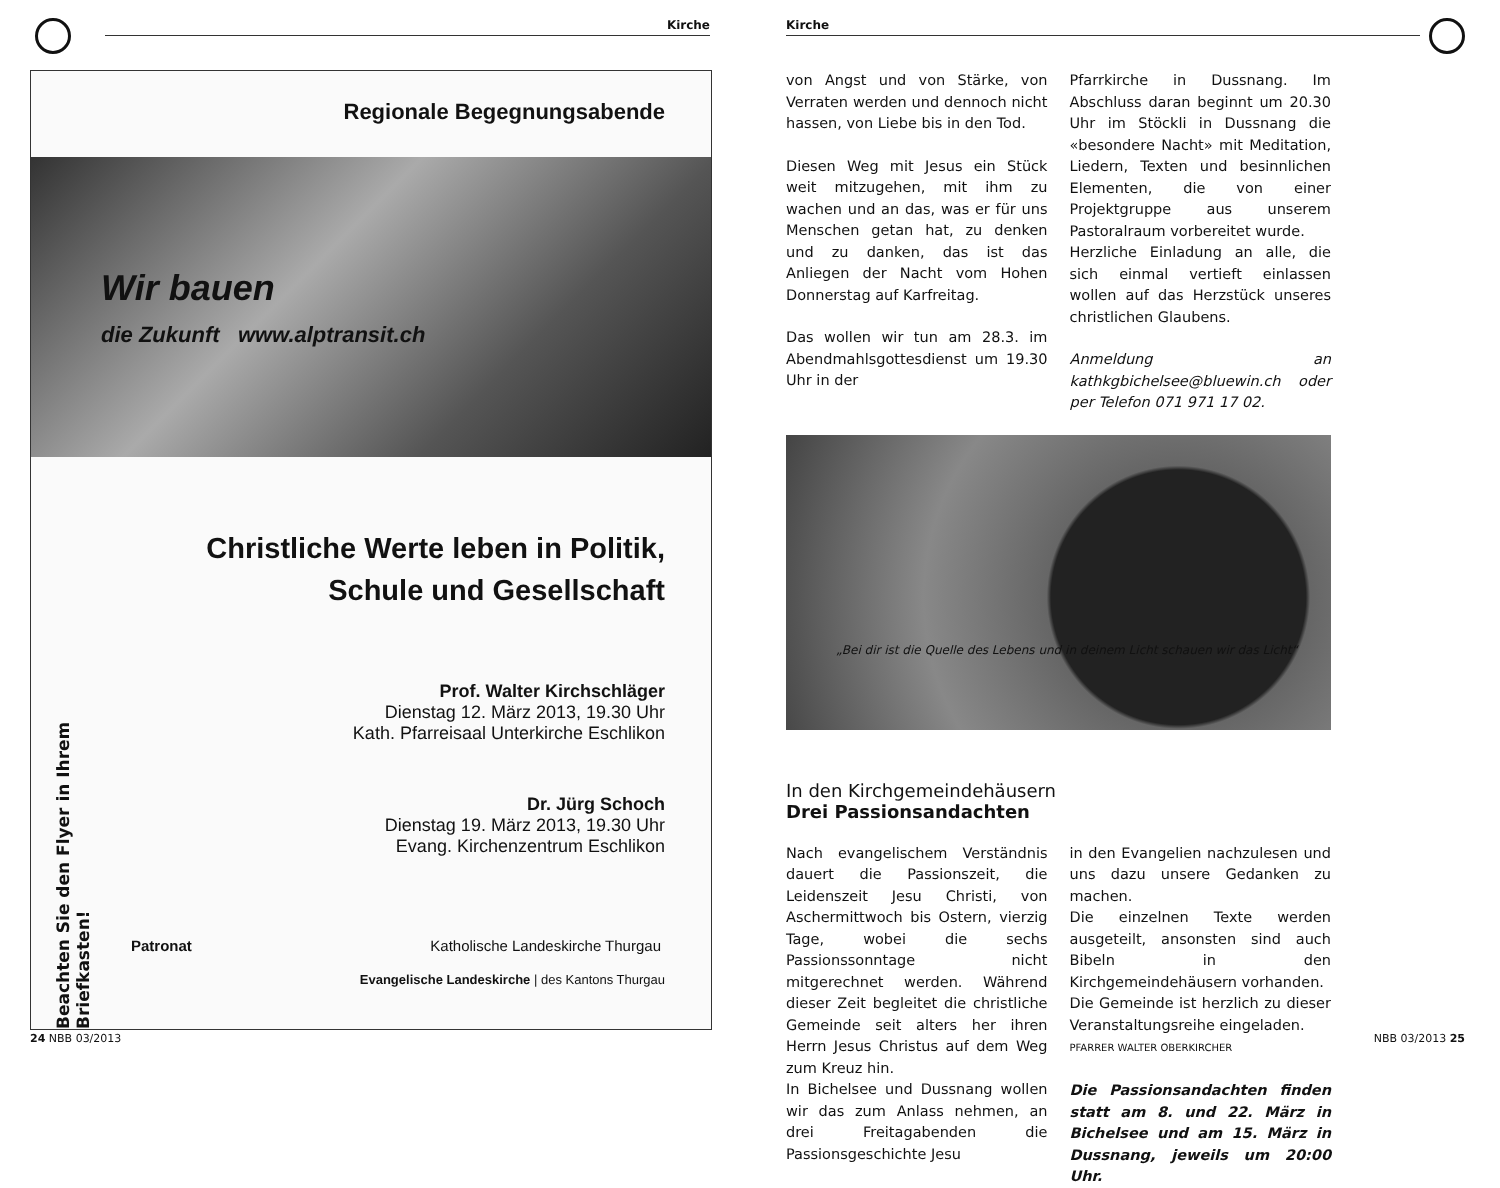Kirche
Beachten Sie den Flyer in Ihrem Briefkasten!
Regionale Begegnungsabende
Wir bauen
die Zukunft www.alptransit.ch
Christliche Werte leben in Politik,
Schule und Gesellschaft
Prof. Walter Kirchschläger
Dienstag 12. März 2013, 19.30 Uhr
Kath. Pfarreisaal Unterkirche Eschlikon
Dr. Jürg Schoch
Dienstag 19. März 2013, 19.30 Uhr
Evang. Kirchenzentrum Eschlikon
Patronat Katholische Landeskirche Thurgau
Evangelische Landeskirche | des Kantons Thurgau
24 NBB 03/2013
Kirche
von Angst und von Stärke, von Verraten werden und dennoch nicht hassen, von Liebe bis in den Tod.
Diesen Weg mit Jesus ein Stück weit mitzugehen, mit ihm zu wachen und an das, was er für uns Menschen getan hat, zu denken und zu danken, das ist das Anliegen der Nacht vom Hohen Donnerstag auf Karfreitag.
Das wollen wir tun am 28.3. im Abendmahlsgottesdienst um 19.30 Uhr in der
Pfarrkirche in Dussnang. Im Abschluss daran beginnt um 20.30 Uhr im Stöckli in Dussnang die «besondere Nacht» mit Meditation, Liedern, Texten und besinnlichen Elementen, die von einer Projektgruppe aus unserem Pastoralraum vorbereitet wurde.
Herzliche Einladung an alle, die sich einmal vertieft einlassen wollen auf das Herzstück unseres christlichen Glaubens.
Anmeldung an kathkgbichelsee@bluewin.ch oder per Telefon 071 971 17 02.
„Bei dir ist die Quelle des Lebens und in deinem Licht schauen wir das Licht“
In den Kirchgemeindehäusern
Drei Passionsandachten
Nach evangelischem Verständnis dauert die Passionszeit, die Leidenszeit Jesu Christi, von Aschermittwoch bis Ostern, vierzig Tage, wobei die sechs Passionssonntage nicht mitgerechnet werden. Während dieser Zeit begleitet die christliche Gemeinde seit alters her ihren Herrn Jesus Christus auf dem Weg zum Kreuz hin.
In Bichelsee und Dussnang wollen wir das zum Anlass nehmen, an drei Freitagabenden die Passionsgeschichte Jesu
in den Evangelien nachzulesen und uns dazu unsere Gedanken zu machen.
Die einzelnen Texte werden ausgeteilt, ansonsten sind auch Bibeln in den Kirchgemeindehäusern vorhanden.
Die Gemeinde ist herzlich zu dieser Veranstaltungsreihe eingeladen.
PFARRER WALTER OBERKIRCHER
Die Passionsandachten finden statt am 8. und 22. März in Bichelsee und am 15. März in Dussnang, jeweils um 20:00 Uhr.
NBB 03/2013 25